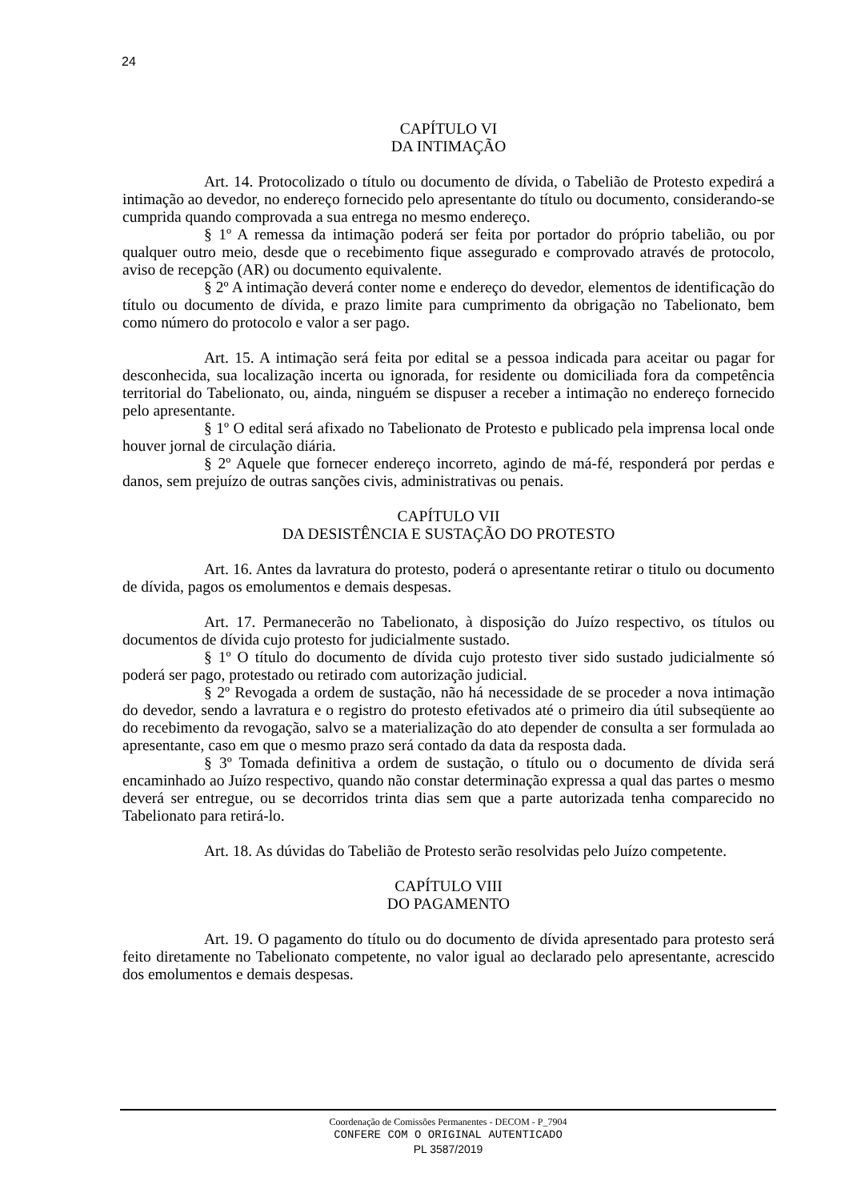24
CAPÍTULO VI
DA INTIMAÇÃO
Art. 14. Protocolizado o título ou documento de dívida, o Tabelião de Protesto expedirá a intimação ao devedor, no endereço fornecido pelo apresentante do título ou documento, considerando-se cumprida quando comprovada a sua entrega no mesmo endereço.
§ 1º A remessa da intimação poderá ser feita por portador do próprio tabelião, ou por qualquer outro meio, desde que o recebimento fique assegurado e comprovado através de protocolo, aviso de recepção (AR) ou documento equivalente.
§ 2º A intimação deverá conter nome e endereço do devedor, elementos de identificação do título ou documento de dívida, e prazo limite para cumprimento da obrigação no Tabelionato, bem como número do protocolo e valor a ser pago.
Art. 15. A intimação será feita por edital se a pessoa indicada para aceitar ou pagar for desconhecida, sua localização incerta ou ignorada, for residente ou domiciliada fora da competência territorial do Tabelionato, ou, ainda, ninguém se dispuser a receber a intimação no endereço fornecido pelo apresentante.
§ 1º O edital será afixado no Tabelionato de Protesto e publicado pela imprensa local onde houver jornal de circulação diária.
§ 2º Aquele que fornecer endereço incorreto, agindo de má-fé, responderá por perdas e danos, sem prejuízo de outras sanções civis, administrativas ou penais.
CAPÍTULO VII
DA DESISTÊNCIA E SUSTAÇÃO DO PROTESTO
Art. 16. Antes da lavratura do protesto, poderá o apresentante retirar o titulo ou documento de dívida, pagos os emolumentos e demais despesas.
Art. 17. Permanecerão no Tabelionato, à disposição do Juízo respectivo, os títulos ou documentos de dívida cujo protesto for judicialmente sustado.
§ 1º O título do documento de dívida cujo protesto tiver sido sustado judicialmente só poderá ser pago, protestado ou retirado com autorização judicial.
§ 2º Revogada a ordem de sustação, não há necessidade de se proceder a nova intimação do devedor, sendo a lavratura e o registro do protesto efetivados até o primeiro dia útil subseqüente ao do recebimento da revogação, salvo se a materialização do ato depender de consulta a ser formulada ao apresentante, caso em que o mesmo prazo será contado da data da resposta dada.
§ 3º Tomada definitiva a ordem de sustação, o título ou o documento de dívida será encaminhado ao Juízo respectivo, quando não constar determinação expressa a qual das partes o mesmo deverá ser entregue, ou se decorridos trinta dias sem que a parte autorizada tenha comparecido no Tabelionato para retirá-lo.
Art. 18. As dúvidas do Tabelião de Protesto serão resolvidas pelo Juízo competente.
CAPÍTULO VIII
DO PAGAMENTO
Art. 19. O pagamento do título ou do documento de dívida apresentado para protesto será feito diretamente no Tabelionato competente, no valor igual ao declarado pelo apresentante, acrescido dos emolumentos e demais despesas.
Coordenação de Comissões Permanentes - DECOM - P_7904
CONFERE COM O ORIGINAL AUTENTICADO
PL 3587/2019